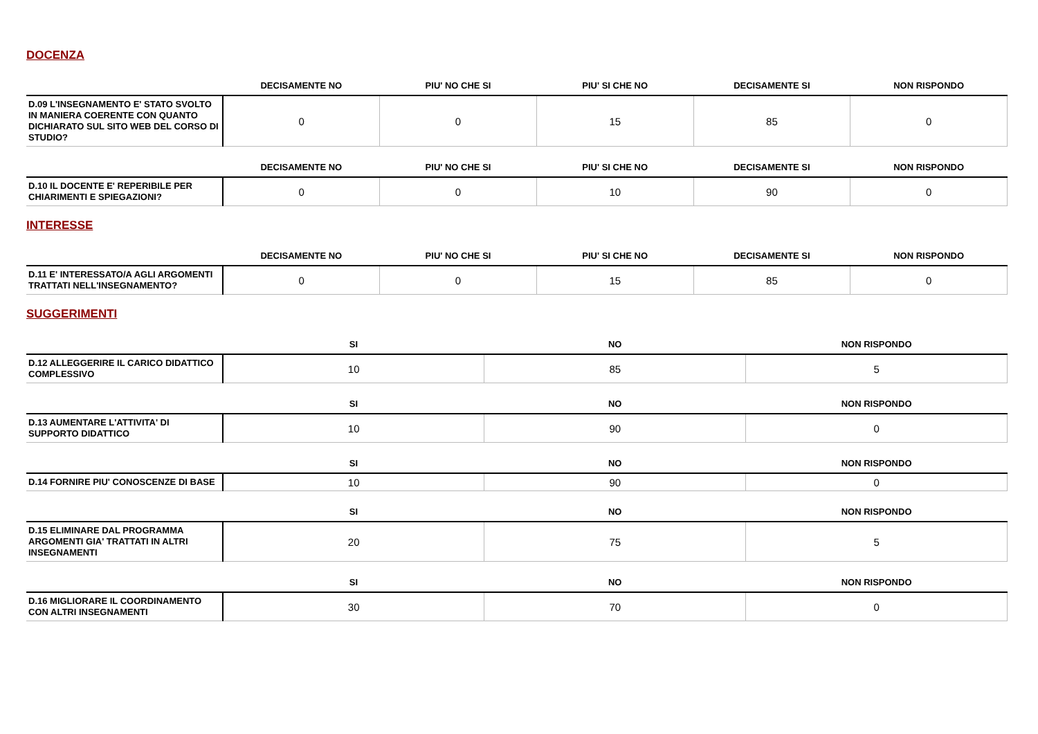DOCENZA
| | DECISAMENTE NO | PIU' NO CHE SI | PIU' SI CHE NO | DECISAMENTE SI | NON RISPONDO |
| --- | --- | --- | --- | --- | --- |
| D.09 L'INSEGNAMENTO E' STATO SVOLTO IN MANIERA COERENTE CON QUANTO DICHIARATO SUL SITO WEB DEL CORSO DI STUDIO? | 0 | 0 | 15 | 85 | 0 |
| | DECISAMENTE NO | PIU' NO CHE SI | PIU' SI CHE NO | DECISAMENTE SI | NON RISPONDO |
| --- | --- | --- | --- | --- | --- |
| D.10 IL DOCENTE E' REPERIBILE PER CHIARIMENTI E SPIEGAZIONI? | 0 | 0 | 10 | 90 | 0 |
INTERESSE
| | DECISAMENTE NO | PIU' NO CHE SI | PIU' SI CHE NO | DECISAMENTE SI | NON RISPONDO |
| --- | --- | --- | --- | --- | --- |
| D.11 E' INTERESSATO/A AGLI ARGOMENTI TRATTATI NELL'INSEGNAMENTO? | 0 | 0 | 15 | 85 | 0 |
SUGGERIMENTI
| | SI | NO | NON RISPONDO |
| --- | --- | --- | --- |
| D.12 ALLEGGERIRE IL CARICO DIDATTICO COMPLESSIVO | 10 | 85 | 5 |
| | SI | NO | NON RISPONDO |
| --- | --- | --- | --- |
| D.13 AUMENTARE L'ATTIVITA' DI SUPPORTO DIDATTICO | 10 | 90 | 0 |
| | SI | NO | NON RISPONDO |
| --- | --- | --- | --- |
| D.14 FORNIRE PIU' CONOSCENZE DI BASE | 10 | 90 | 0 |
| | SI | NO | NON RISPONDO |
| --- | --- | --- | --- |
| D.15 ELIMINARE DAL PROGRAMMA ARGOMENTI GIA' TRATTATI IN ALTRI INSEGNAMENTI | 20 | 75 | 5 |
| | SI | NO | NON RISPONDO |
| --- | --- | --- | --- |
| D.16 MIGLIORARE IL COORDINAMENTO CON ALTRI INSEGNAMENTI | 30 | 70 | 0 |